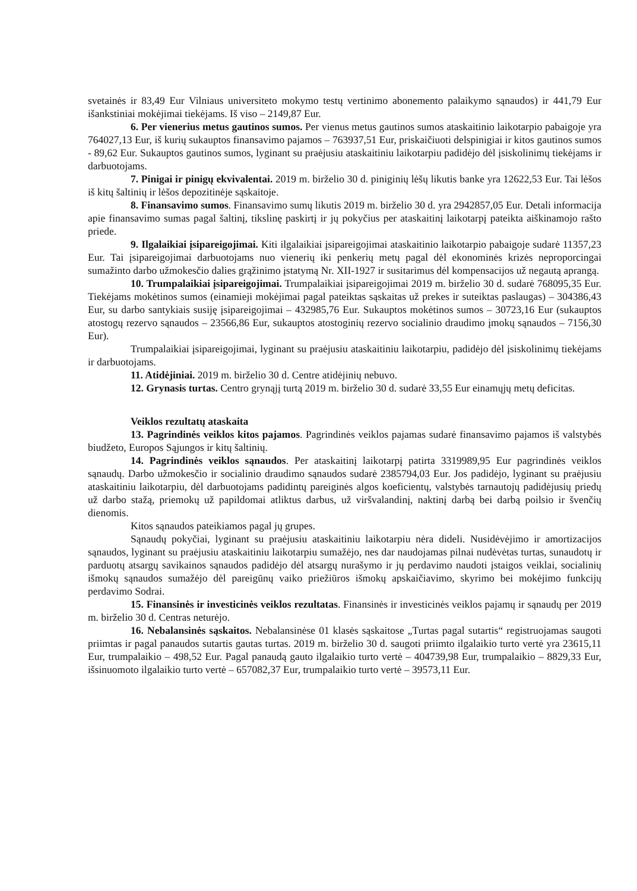svetainės ir 83,49 Eur Vilniaus universiteto mokymo testų vertinimo abonemento palaikymo sąnaudos) ir 441,79 Eur išankstiniai mokėjimai tiekėjams. Iš viso – 2149,87 Eur.
6. Per vienerius metus gautinos sumos. Per vienus metus gautinos sumos ataskaitinio laikotarpio pabaigoje yra 764027,13 Eur, iš kurių sukauptos finansavimo pajamos – 763937,51 Eur, priskaičiuoti delspinigiai ir kitos gautinos sumos - 89,62 Eur. Sukauptos gautinos sumos, lyginant su praėjusiu ataskaitiniu laikotarpiu padidėjo dėl įsiskolinimų tiekėjams ir darbuotojams.
7. Pinigai ir pinigų ekvivalentai. 2019 m. birželio 30 d. piniginių lėšų likutis banke yra 12622,53 Eur. Tai lėšos iš kitų šaltinių ir lėšos depozitinėje sąskaitoje.
8. Finansavimo sumos. Finansavimo sumų likutis 2019 m. birželio 30 d. yra 2942857,05 Eur. Detali informacija apie finansavimo sumas pagal šaltinį, tikslinę paskirtį ir jų pokyčius per ataskaitinį laikotarpį pateikta aiškinamojo rašto priede.
9. Ilgalaikiai įsipareigojimai. Kiti ilgalaikiai įsipareigojimai ataskaitinio laikotarpio pabaigoje sudarė 11357,23 Eur. Tai įsipareigojimai darbuotojams nuo vienerių iki penkerių metų pagal dėl ekonominės krizės neproporcingai sumažinto darbo užmokesčio dalies grąžinimo įstatymą Nr. XII-1927 ir susitarimus dėl kompensacijos už negautą aprangą.
10. Trumpalaikiai įsipareigojimai. Trumpalaikiai įsipareigojimai 2019 m. birželio 30 d. sudarė 768095,35 Eur. Tiekėjams mokėtinos sumos (einamieji mokėjimai pagal pateiktas sąskaitas už prekes ir suteiktas paslaugas) – 304386,43 Eur, su darbo santykiais susiję įsipareigojimai – 432985,76 Eur. Sukauptos mokėtinos sumos – 30723,16 Eur (sukauptos atostogų rezervo sąnaudos – 23566,86 Eur, sukauptos atostoginių rezervo socialinio draudimo įmokų sąnaudos – 7156,30 Eur).
Trumpalaikiai įsipareigojimai, lyginant su praėjusiu ataskaitiniu laikotarpiu, padidėjo dėl įsiskolinimų tiekėjams ir darbuotojams.
11. Atidėjiniai. 2019 m. birželio 30 d. Centre atidėjinių nebuvo.
12. Grynasis turtas. Centro grynąjį turtą 2019 m. birželio 30 d. sudarė 33,55 Eur einamųjų metų deficitas.
Veiklos rezultatų ataskaita
13. Pagrindinės veiklos kitos pajamos. Pagrindinės veiklos pajamas sudarė finansavimo pajamos iš valstybės biudžeto, Europos Sąjungos ir kitų šaltinių.
14. Pagrindinės veiklos sąnaudos. Per ataskaitinį laikotarpį patirta 3319989,95 Eur pagrindinės veiklos sąnaudų. Darbo užmokesčio ir socialinio draudimo sąnaudos sudarė 2385794,03 Eur. Jos padidėjo, lyginant su praėjusiu ataskaitiniu laikotarpiu, dėl darbuotojams padidintų pareiginės algos koeficientų, valstybės tarnautojų padidėjusių priedų už darbo stažą, priemokų už papildomai atliktus darbus, už viršvalandinį, naktinį darbą bei darbą poilsio ir švenčių dienomis.
Kitos sąnaudos pateikiamos pagal jų grupes.
Sąnaudų pokyčiai, lyginant su praėjusiu ataskaitiniu laikotarpiu nėra dideli. Nusidėvėjimo ir amortizacijos sąnaudos, lyginant su praėjusiu ataskaitiniu laikotarpiu sumažėjo, nes dar naudojamas pilnai nudėvėtas turtas, sunaudotų ir parduotų atsargų savikainos sąnaudos padidėjo dėl atsargų nurašymo ir jų perdavimo naudoti įstaigos veiklai, socialinių išmokų sąnaudos sumažėjo dėl pareigūnų vaiko priežiūros išmokų apskaičiavimo, skyrimo bei mokėjimo funkcijų perdavimo Sodrai.
15. Finansinės ir investicinės veiklos rezultatas. Finansinės ir investicinės veiklos pajamų ir sąnaudų per 2019 m. birželio 30 d. Centras neturėjo.
16. Nebalansinės sąskaitos. Nebalansinėse 01 klasės sąskaitose „Turtas pagal sutartis“ registruojamas saugoti priimtas ir pagal panaudos sutartis gautas turtas. 2019 m. birželio 30 d. saugoti priimto ilgalaikio turto vertė yra 23615,11 Eur, trumpalaikio – 498,52 Eur. Pagal panaudą gauto ilgalaikio turto vertė – 404739,98 Eur, trumpalaikio – 8829,33 Eur, išsinuomoto ilgalaikio turto vertė – 657082,37 Eur, trumpalaikio turto vertė – 39573,11 Eur.